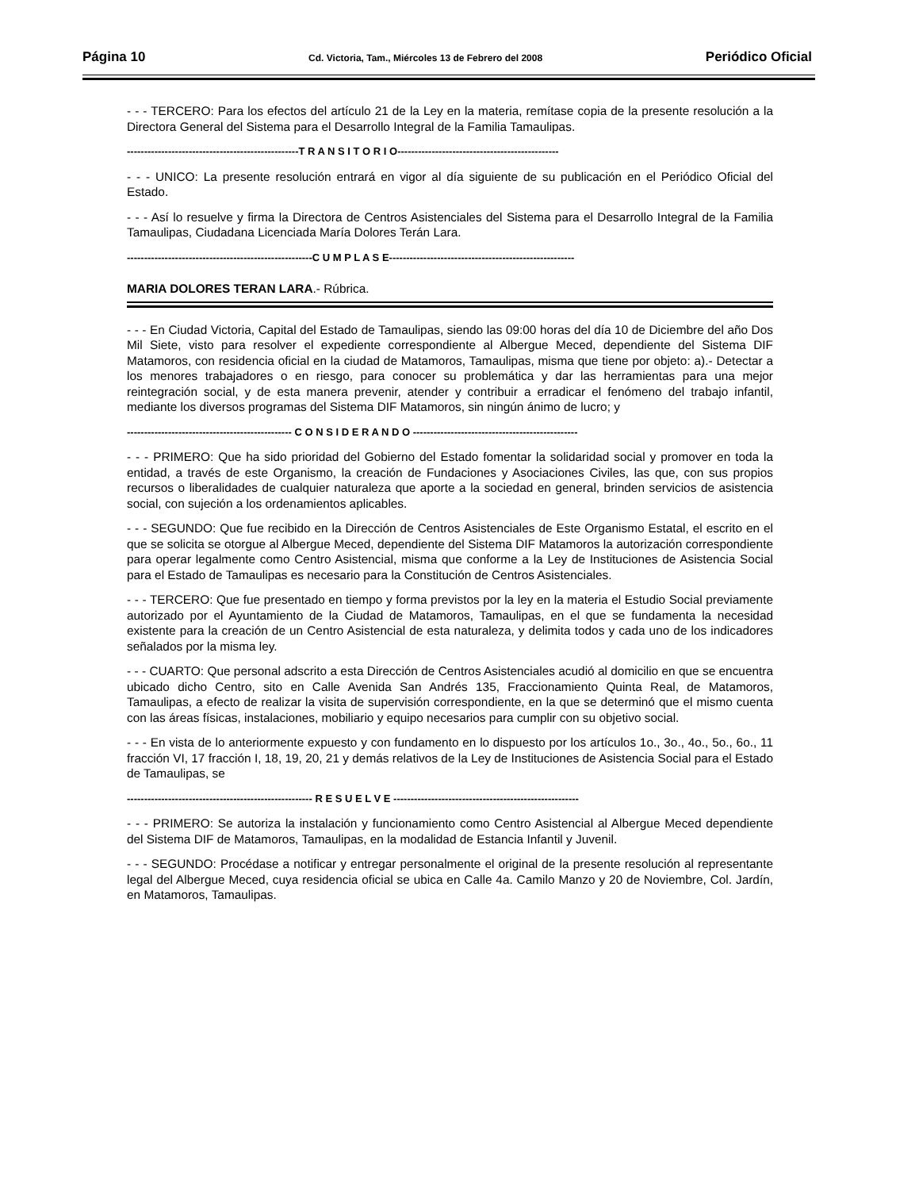Página 10 Cd. Victoria, Tam., Miércoles 13 de Febrero del 2008 Periódico Oficial
- - - TERCERO: Para los efectos del artículo 21 de la Ley en la materia, remítase copia de la presente resolución a la Directora General del Sistema para el Desarrollo Integral de la Familia Tamaulipas.
--------------------------------------------------T R A N S I T O R I O-----------------------------------------------
- - - UNICO: La presente resolución entrará en vigor al día siguiente de su publicación en el Periódico Oficial del Estado.
- - - Así lo resuelve y firma la Directora de Centros Asistenciales del Sistema para el Desarrollo Integral de la Familia Tamaulipas, Ciudadana Licenciada María Dolores Terán Lara.
------------------------------------------------------C U M P L A S E------------------------------------------------------
MARIA DOLORES TERAN LARA.- Rúbrica.
- - - En Ciudad Victoria, Capital del Estado de Tamaulipas, siendo las 09:00 horas del día 10 de Diciembre del año Dos Mil Siete, visto para resolver el expediente correspondiente al Albergue Meced, dependiente del Sistema DIF Matamoros, con residencia oficial en la ciudad de Matamoros, Tamaulipas, misma que tiene por objeto: a).- Detectar a los menores trabajadores o en riesgo, para conocer su problemática y dar las herramientas para una mejor reintegración social, y de esta manera prevenir, atender y contribuir a erradicar el fenómeno del trabajo infantil, mediante los diversos programas del Sistema DIF Matamoros, sin ningún ánimo de lucro; y
------------------------------------------------ C O N S I D E R A N D O ------------------------------------------------
- - - PRIMERO: Que ha sido prioridad del Gobierno del Estado fomentar la solidaridad social y promover en toda la entidad, a través de este Organismo, la creación de Fundaciones y Asociaciones Civiles, las que, con sus propios recursos o liberalidades de cualquier naturaleza que aporte a la sociedad en general, brinden servicios de asistencia social, con sujeción a los ordenamientos aplicables.
- - - SEGUNDO: Que fue recibido en la Dirección de Centros Asistenciales de Este Organismo Estatal, el escrito en el que se solicita se otorgue al Albergue Meced, dependiente del Sistema DIF Matamoros la autorización correspondiente para operar legalmente como Centro Asistencial, misma que conforme a la Ley de Instituciones de Asistencia Social para el Estado de Tamaulipas es necesario para la Constitución de Centros Asistenciales.
- - - TERCERO: Que fue presentado en tiempo y forma previstos por la ley en la materia el Estudio Social previamente autorizado por el Ayuntamiento de la Ciudad de Matamoros, Tamaulipas, en el que se fundamenta la necesidad existente para la creación de un Centro Asistencial de esta naturaleza, y delimita todos y cada uno de los indicadores señalados por la misma ley.
- - - CUARTO: Que personal adscrito a esta Dirección de Centros Asistenciales acudió al domicilio en que se encuentra ubicado dicho Centro, sito en Calle Avenida San Andrés 135, Fraccionamiento Quinta Real, de Matamoros, Tamaulipas, a efecto de realizar la visita de supervisión correspondiente, en la que se determinó que el mismo cuenta con las áreas físicas, instalaciones, mobiliario y equipo necesarios para cumplir con su objetivo social.
- - - En vista de lo anteriormente expuesto y con fundamento en lo dispuesto por los artículos 1o., 3o., 4o., 5o., 6o., 11 fracción VI, 17 fracción I, 18, 19, 20, 21 y demás relativos de la Ley de Instituciones de Asistencia Social para el Estado de Tamaulipas, se
------------------------------------------------------ R E S U E L V E ------------------------------------------------------
- - - PRIMERO: Se autoriza la instalación y funcionamiento como Centro Asistencial al Albergue Meced dependiente del Sistema DIF de Matamoros, Tamaulipas, en la modalidad de Estancia Infantil y Juvenil.
- - - SEGUNDO: Procédase a notificar y entregar personalmente el original de la presente resolución al representante legal del Albergue Meced, cuya residencia oficial se ubica en Calle 4a. Camilo Manzo y 20 de Noviembre, Col. Jardín, en Matamoros, Tamaulipas.